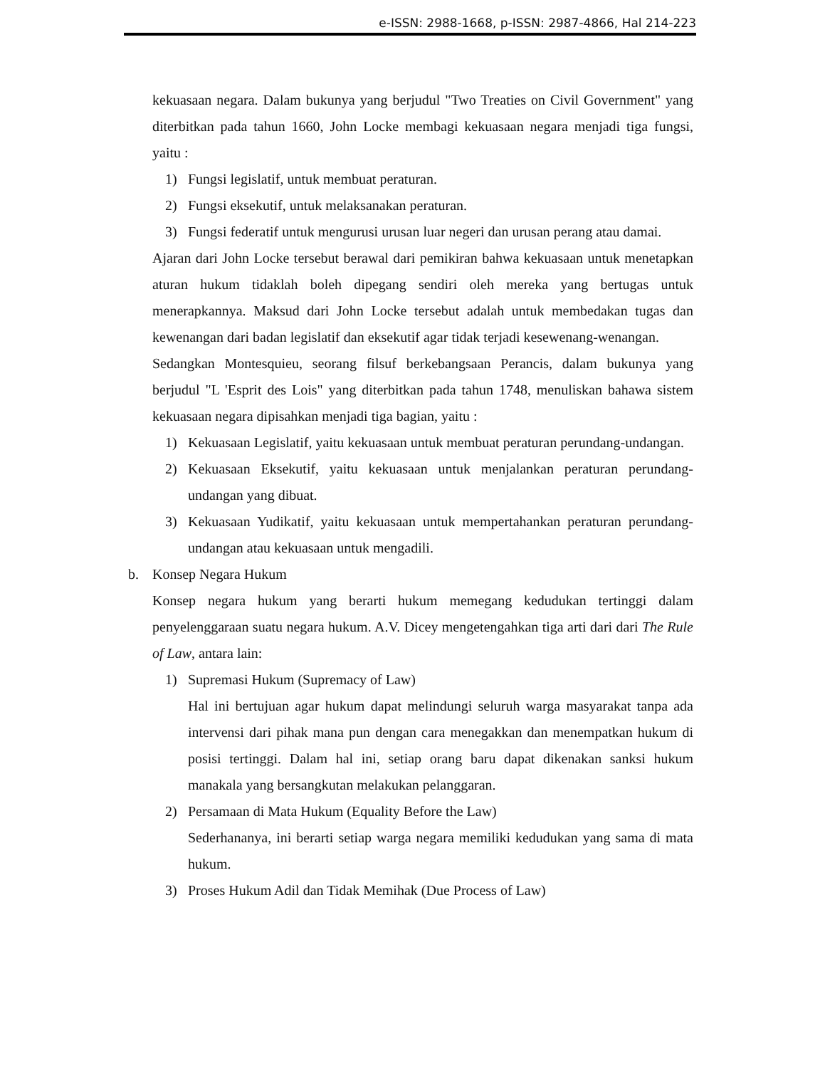e-ISSN: 2988-1668, p-ISSN: 2987-4866, Hal 214-223
kekuasaan negara. Dalam bukunya yang berjudul "Two Treaties on Civil Government" yang diterbitkan pada tahun 1660, John Locke membagi kekuasaan negara menjadi tiga fungsi, yaitu :
1) Fungsi legislatif, untuk membuat peraturan.
2) Fungsi eksekutif, untuk melaksanakan peraturan.
3) Fungsi federatif untuk mengurusi urusan luar negeri dan urusan perang atau damai.
Ajaran dari John Locke tersebut berawal dari pemikiran bahwa kekuasaan untuk menetapkan aturan hukum tidaklah boleh dipegang sendiri oleh mereka yang bertugas untuk menerapkannya. Maksud dari John Locke tersebut adalah untuk membedakan tugas dan kewenangan dari badan legislatif dan eksekutif agar tidak terjadi kesewenang-wenangan.
Sedangkan Montesquieu, seorang filsuf berkebangsaan Perancis, dalam bukunya yang berjudul "L 'Esprit des Lois" yang diterbitkan pada tahun 1748, menuliskan bahawa sistem kekuasaan negara dipisahkan menjadi tiga bagian, yaitu :
1) Kekuasaan Legislatif, yaitu kekuasaan untuk membuat peraturan perundang-undangan.
2) Kekuasaan Eksekutif, yaitu kekuasaan untuk menjalankan peraturan perundang-undangan yang dibuat.
3) Kekuasaan Yudikatif, yaitu kekuasaan untuk mempertahankan peraturan perundang-undangan atau kekuasaan untuk mengadili.
b. Konsep Negara Hukum
Konsep negara hukum yang berarti hukum memegang kedudukan tertinggi dalam penyelenggaraan suatu negara hukum. A.V. Dicey mengetengahkan tiga arti dari dari The Rule of Law, antara lain:
1) Supremasi Hukum (Supremacy of Law)
Hal ini bertujuan agar hukum dapat melindungi seluruh warga masyarakat tanpa ada intervensi dari pihak mana pun dengan cara menegakkan dan menempatkan hukum di posisi tertinggi. Dalam hal ini, setiap orang baru dapat dikenakan sanksi hukum manakala yang bersangkutan melakukan pelanggaran.
2) Persamaan di Mata Hukum (Equality Before the Law)
Sederhananya, ini berarti setiap warga negara memiliki kedudukan yang sama di mata hukum.
3) Proses Hukum Adil dan Tidak Memihak (Due Process of Law)